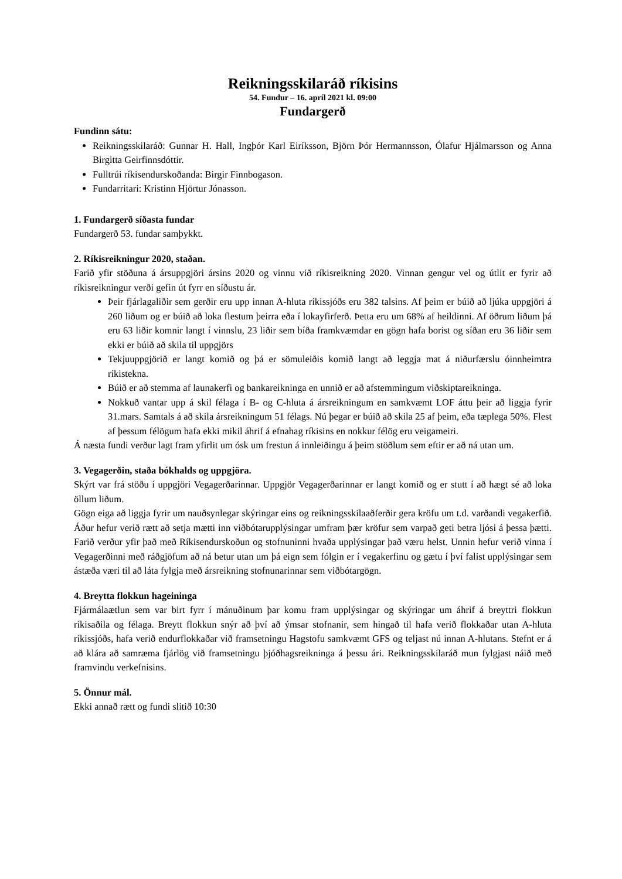Reikningsskilaráð ríkisins
54. Fundur – 16. apríl 2021 kl. 09:00
Fundargerð
Fundinn sátu:
Reikningsskilaráð: Gunnar H. Hall, Ingþór Karl Eiríksson, Björn Þór Hermannsson, Ólafur Hjálmarsson og Anna Birgitta Geirfinnsdóttir.
Fulltrúi ríkisendurskoðanda: Birgir Finnbogason.
Fundarritari: Kristinn Hjörtur Jónasson.
1. Fundargerð síðasta fundar
Fundargerð 53. fundar samþykkt.
2. Ríkisreikningur 2020, staðan.
Farið yfir stöðuna á ársuppgjöri ársins 2020 og vinnu við ríkisreikning 2020. Vinnan gengur vel og útlit er fyrir að ríkisreikningur verði gefin út fyrr en síðustu ár.
Þeir fjárlagaliðir sem gerðir eru upp innan A-hluta ríkissjóðs eru 382 talsins. Af þeim er búið að ljúka uppgjöri á 260 liðum og er búið að loka flestum þeirra eða í lokayfirferð. Þetta eru um 68% af heildinni. Af öðrum liðum þá eru 63 liðir komnir langt í vinnslu, 23 liðir sem bíða framkvæmdar en gögn hafa borist og síðan eru 36 liðir sem ekki er búið að skila til uppgjörs
Tekjuuppgjörið er langt komið og þá er sömuleiðis komið langt að leggja mat á niðurfærslu óinnheimtra ríkistekna.
Búið er að stemma af launakerfi og bankareikninga en unnið er að afstemmingum viðskiptareikninga.
Nokkuð vantar upp á skil félaga í B- og C-hluta á ársreikningum en samkvæmt LOF áttu þeir að liggja fyrir 31.mars. Samtals á að skila ársreikningum 51 félags. Nú þegar er búið að skila 25 af þeim, eða tæplega 50%. Flest af þessum félögum hafa ekki mikil áhrif á efnahag ríkisins en nokkur félög eru veigameiri.
Á næsta fundi verður lagt fram yfirlit um ósk um frestun á innleiðingu á þeim stöðlum sem eftir er að ná utan um.
3. Vegagerðin, staða bókhalds og uppgjöra.
Skýrt var frá stöðu í uppgjöri Vegagerðarinnar. Uppgjör Vegagerðarinnar er langt komið og er stutt í að hægt sé að loka öllum liðum.
Gögn eiga að liggja fyrir um nauðsynlegar skýringar eins og reikningsskilaaðferðir gera kröfu um t.d. varðandi vegakerfið. Áður hefur verið rætt að setja mætti inn viðbótarupplýsingar umfram þær kröfur sem varpað geti betra ljósi á þessa þætti. Farið verður yfir það með Ríkisendurskoðun og stofnuninni hvaða upplýsingar það væru helst. Unnin hefur verið vinna í Vegagerðinni með ráðgjöfum að ná betur utan um þá eign sem fólgin er í vegakerfinu og gætu í því falist upplýsingar sem ástæða væri til að láta fylgja með ársreikning stofnunarinnar sem viðbótargögn.
4. Breytta flokkun hageininga
Fjármálaætlun sem var birt fyrr í mánuðinum þar komu fram upplýsingar og skýringar um áhrif á breyttri flokkun ríkisaðila og félaga. Breytt flokkun snýr að því að ýmsar stofnanir, sem hingað til hafa verið flokkaðar utan A-hluta ríkissjóðs, hafa verið endurflokkaðar við framsetningu Hagstofu samkvæmt GFS og teljast nú innan A-hlutans. Stefnt er á að klára að samræma fjárlög við framsetningu þjóðhagsreikninga á þessu ári. Reikningsskilaráð mun fylgjast náið með framvindu verkefnisins.
5. Önnur mál.
Ekki annað rætt og fundi slitið 10:30